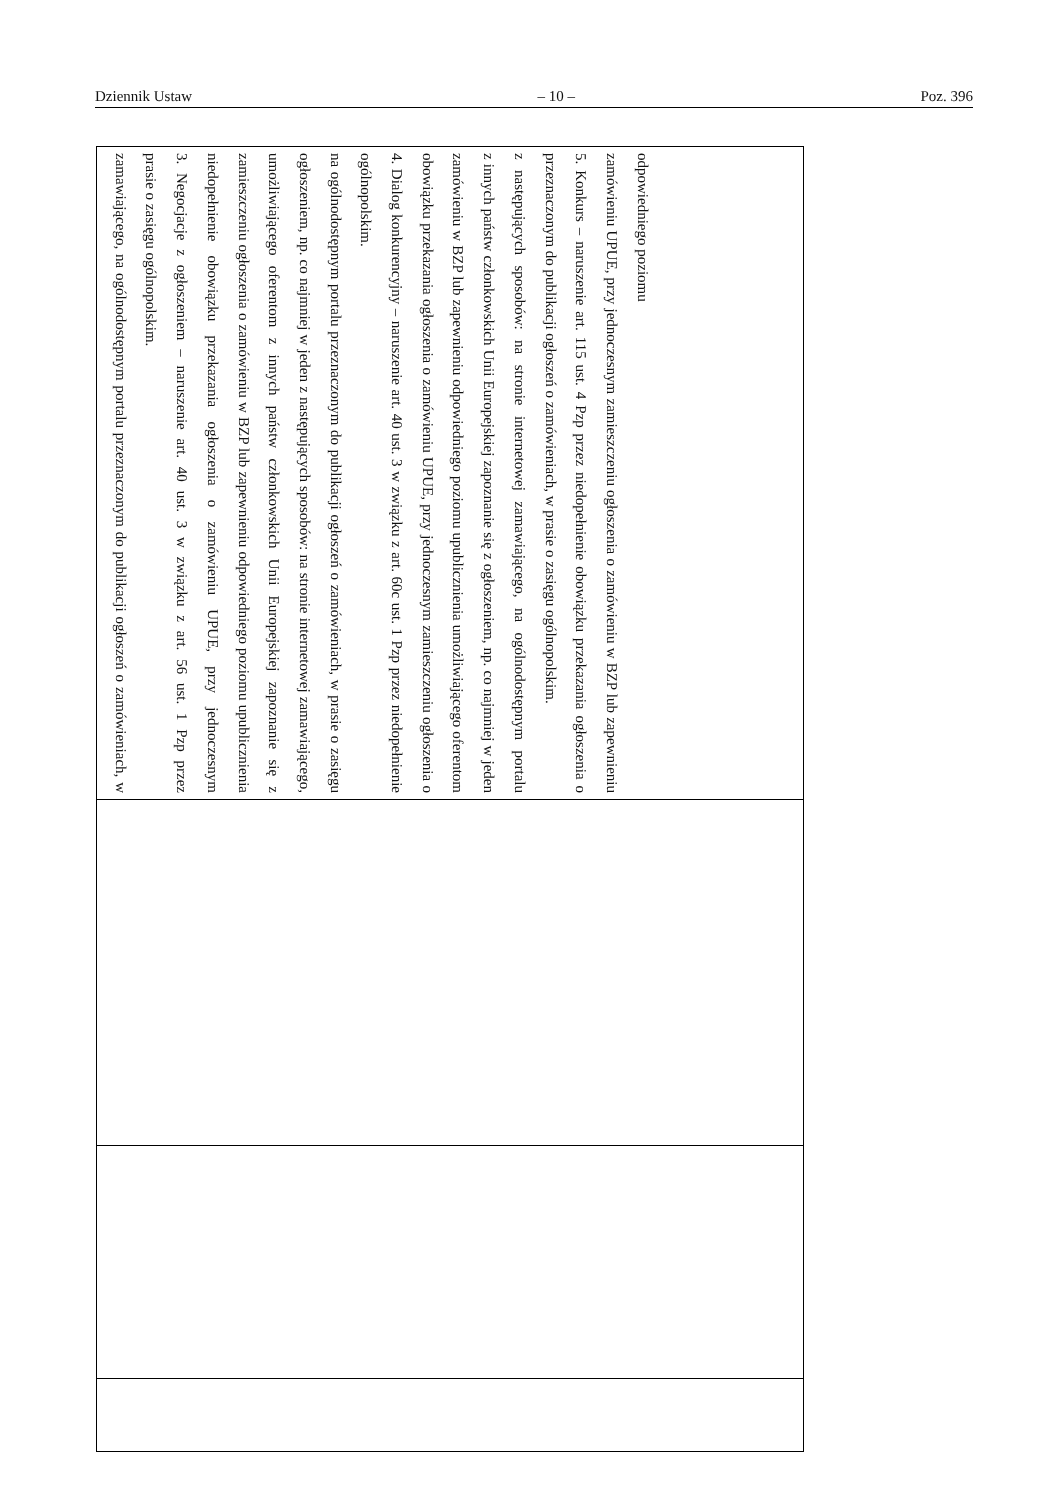Dziennik Ustaw – 10 – Poz. 396
zamawiającego, na ogólnodostępnym portalu przeznaczonym do publikacji ogłoszeń o zamówieniach, w prasie o zasięgu ogólnopolskim.
3. Negocjacje z ogłoszeniem – naruszenie art. 40 ust. 3 w związku z art. 56 ust. 1 Pzp przez niedopełnienie obowiązku przekazania ogłoszenia o zamówieniu UPUE, przy jednoczesnym zamieszczeniu ogłoszenia o zamówieniu w BZP lub zapewnieniu odpowiedniego poziomu upublicznienia umożliwiającego oferentom z innych państw członkowskich Unii Europejskiej zapoznanie się z ogłoszeniem, np. co najmniej w jeden z następujących sposobów: na stronie internetowej zamawiającego, na ogólnodostępnym portalu przeznaczonym do publikacji ogłoszeń o zamówieniach, w prasie o zasięgu ogólnopolskim.
4. Dialog konkurencyjny – naruszenie art. 40 ust. 3 w związku z art. 60c ust. 1 Pzp przez niedopełnienie obowiązku przekazania ogłoszenia o zamówieniu UPUE, przy jednoczesnym zamieszczeniu ogłoszenia o zamówieniu w BZP lub zapewnieniu odpowiedniego poziomu upublicznienia umożliwiającego oferentom z innych państw członkowskich Unii Europejskiej zapoznanie się z ogłoszeniem, np. co najmniej w jeden z następujących sposobów: na stronie internetowej zamawiającego, na ogólnodostępnym portalu przeznaczonym do publikacji ogłoszeń o zamówieniach, w prasie o zasięgu ogólnopolskim.
5. Konkurs – naruszenie art. 115 ust. 4 Pzp przez niedopełnienie obowiązku przekazania ogłoszenia o zamówieniu UPUE, przy jednoczesnym zamieszczeniu ogłoszenia o zamówieniu w BZP lub zapewnieniu odpowiedniego poziomu